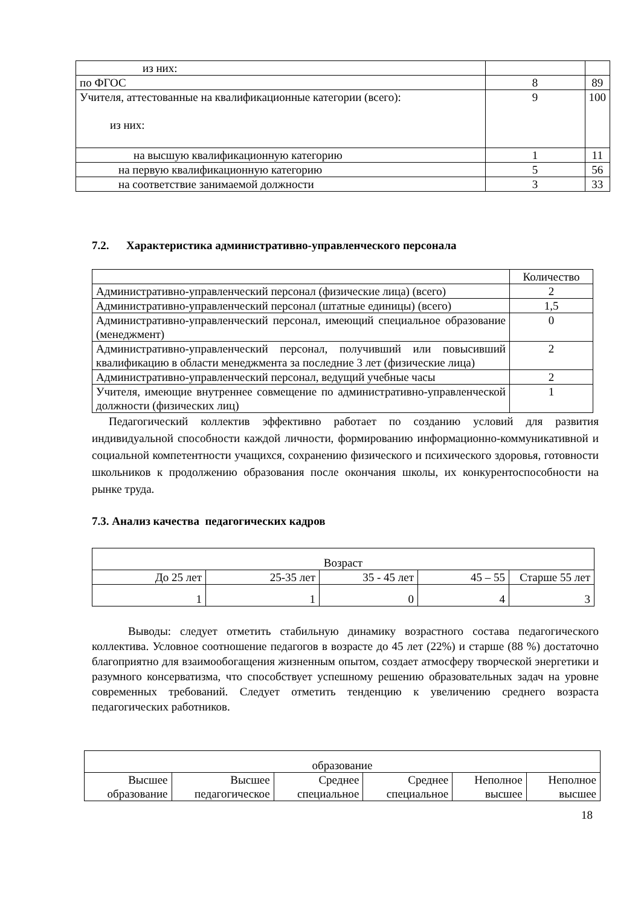| из них: | | |
| по ФГОС | 8 | 89 |
| Учителя, аттестованные на квалификационные категории (всего): из них: | 9 | 100 |
| на высшую квалификационную категорию | 1 | 11 |
| на первую квалификационную категорию | 5 | 56 |
| на соответствие занимаемой должности | 3 | 33 |
7.2. Характеристика административно-управленческого персонала
| | Количество |
| Административно-управленческий персонал (физические лица) (всего) | 2 |
| Административно-управленческий персонал (штатные единицы) (всего) | 1,5 |
| Административно-управленческий персонал, имеющий специальное образование (менеджмент) | 0 |
| Административно-управленческий персонал, получивший или повысивший квалификацию в области менеджмента за последние 3 лет (физические лица) | 2 |
| Административно-управленческий персонал, ведущий учебные часы | 2 |
| Учителя, имеющие внутреннее совмещение по административно-управленческой должности (физических лиц) | 1 |
Педагогический коллектив эффективно работает по созданию условий для развития индивидуальной способности каждой личности, формированию информационно-коммуникативной и социальной компетентности учащихся, сохранению физического и психического здоровья, готовности школьников к продолжению образования после окончания школы, их конкурентоспособности на рынке труда.
7.3. Анализ качества педагогических кадров
| Возраст | | | | |
| До 25 лет | 25-35 лет | 35 - 45 лет | 45 – 55 | Старше 55 лет |
| 1 | 1 | 0 | 4 | 3 |
Выводы: следует отметить стабильную динамику возрастного состава педагогического коллектива. Условное соотношение педагогов в возрасте до 45 лет (22%) и старше (88 %) достаточно благоприятно для взаимообогащения жизненным опытом, создает атмосферу творческой энергетики и разумного консерватизма, что способствует успешному решению образовательных задач на уровне современных требований. Следует отметить тенденцию к увеличению среднего возраста педагогических работников.
| образование | | | | | |
| Высшее образование | Высшее педагогическое | Среднее специальное | Среднее специальное | Неполное высшее | Неполное высшее |
18